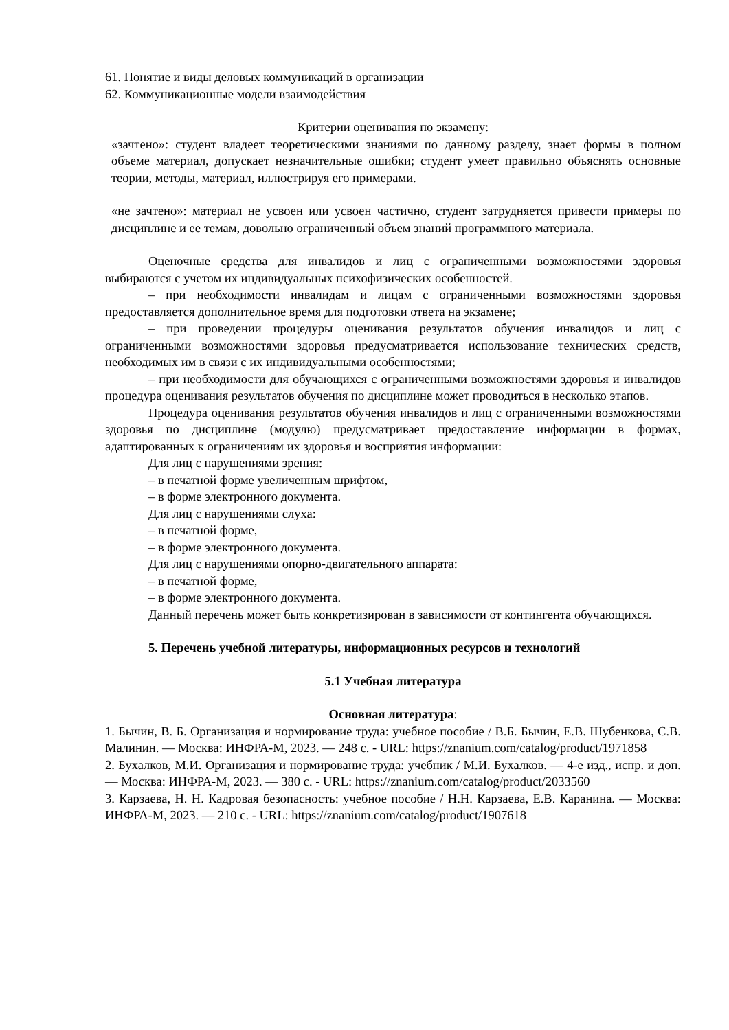61. Понятие и виды деловых коммуникаций в организации
62. Коммуникационные модели взаимодействия
Критерии оценивания по экзамену:
«зачтено»: студент владеет теоретическими знаниями по данному разделу, знает формы в полном объеме материал, допускает незначительные ошибки; студент умеет правильно объяснять основные теории, методы, материал, иллюстрируя его примерами.
«не зачтено»: материал не усвоен или усвоен частично, студент затрудняется привести примеры по дисциплине и ее темам, довольно ограниченный объем знаний программного материала.
Оценочные средства для инвалидов и лиц с ограниченными возможностями здоровья выбираются с учетом их индивидуальных психофизических особенностей.
– при необходимости инвалидам и лицам с ограниченными возможностями здоровья предоставляется дополнительное время для подготовки ответа на экзамене;
– при проведении процедуры оценивания результатов обучения инвалидов и лиц с ограниченными возможностями здоровья предусматривается использование технических средств, необходимых им в связи с их индивидуальными особенностями;
– при необходимости для обучающихся с ограниченными возможностями здоровья и инвалидов процедура оценивания результатов обучения по дисциплине может проводиться в несколько этапов.
Процедура оценивания результатов обучения инвалидов и лиц с ограниченными возможностями здоровья по дисциплине (модулю) предусматривает предоставление информации в формах, адаптированных к ограничениям их здоровья и восприятия информации:
Для лиц с нарушениями зрения:
– в печатной форме увеличенным шрифтом,
– в форме электронного документа.
Для лиц с нарушениями слуха:
– в печатной форме,
– в форме электронного документа.
Для лиц с нарушениями опорно-двигательного аппарата:
– в печатной форме,
– в форме электронного документа.
Данный перечень может быть конкретизирован в зависимости от контингента обучающихся.
5. Перечень учебной литературы, информационных ресурсов и технологий
5.1 Учебная литература
Основная литература:
1. Бычин, В. Б. Организация и нормирование труда: учебное пособие / В.Б. Бычин, Е.В. Шубенкова, С.В. Малинин. — Москва: ИНФРА-М, 2023. — 248 с. - URL: https://znanium.com/catalog/product/1971858
2. Бухалков, М.И. Организация и нормирование труда: учебник / М.И. Бухалков. — 4-е изд., испр. и доп. — Москва: ИНФРА-М, 2023. — 380 с. - URL: https://znanium.com/catalog/product/2033560
3. Карзаева, Н. Н. Кадровая безопасность: учебное пособие / Н.Н. Карзаева, Е.В. Каранина. — Москва: ИНФРА-М, 2023. — 210 с. - URL: https://znanium.com/catalog/product/1907618